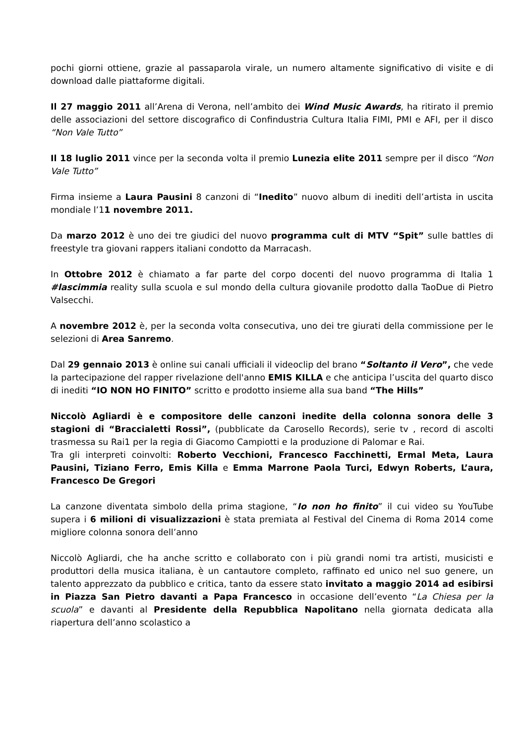pochi giorni ottiene, grazie al passaparola virale, un numero altamente significativo di visite e di download dalle piattaforme digitali.
Il 27 maggio 2011 all’Arena di Verona, nell’ambito dei Wind Music Awards, ha ritirato il premio delle associazioni del settore discografico di Confindustria Cultura Italia FIMI, PMI e AFI, per il disco “Non Vale Tutto”
Il 18 luglio 2011 vince per la seconda volta il premio Lunezia elite 2011 sempre per il disco “Non Vale Tutto”
Firma insieme a Laura Pausini 8 canzoni di “Inedito” nuovo album di inediti dell’artista in uscita mondiale l’11 novembre 2011.
Da marzo 2012 è uno dei tre giudici del nuovo programma cult di MTV “Spit” sulle battles di freestyle tra giovani rappers italiani condotto da Marracash.
In Ottobre 2012 è chiamato a far parte del corpo docenti del nuovo programma di Italia 1 #lascimmia reality sulla scuola e sul mondo della cultura giovanile prodotto dalla TaoDue di Pietro Valsecchi.
A novembre 2012 è, per la seconda volta consecutiva, uno dei tre giurati della commissione per le selezioni di Area Sanremo.
Dal 29 gennaio 2013 è online sui canali ufficiali il videoclip del brano “Soltanto il Vero”, che vede la partecipazione del rapper rivelazione dell'anno EMIS KILLA e che anticipa l’uscita del quarto disco di inediti “IO NON HO FINITO” scritto e prodotto insieme alla sua band “The Hills”
Niccolò Agliardi è e compositore delle canzoni inedite della colonna sonora delle 3 stagioni di “Braccialetti Rossi”, (pubblicate da Carosello Records), serie tv , record di ascolti trasmessa su Rai1 per la regia di Giacomo Campiotti e la produzione di Palomar e Rai.
Tra gli interpreti coinvolti: Roberto Vecchioni, Francesco Facchinetti, Ermal Meta, Laura Pausini, Tiziano Ferro, Emis Killa e Emma Marrone Paola Turci, Edwyn Roberts, L’aura, Francesco De Gregori
La canzone diventata simbolo della prima stagione, “Io non ho finito” il cui video su YouTube supera i 6 milioni di visualizzazioni è stata premiata al Festival del Cinema di Roma 2014 come migliore colonna sonora dell’anno
Niccolò Agliardi, che ha anche scritto e collaborato con i più grandi nomi tra artisti, musicisti e produttori della musica italiana, è un cantautore completo, raffinato ed unico nel suo genere, un talento apprezzato da pubblico e critica, tanto da essere stato invitato a maggio 2014 ad esibirsi in Piazza San Pietro davanti a Papa Francesco in occasione dell’evento “La Chiesa per la scuola” e davanti al Presidente della Repubblica Napolitano nella giornata dedicata alla riapertura dell’anno scolastico a